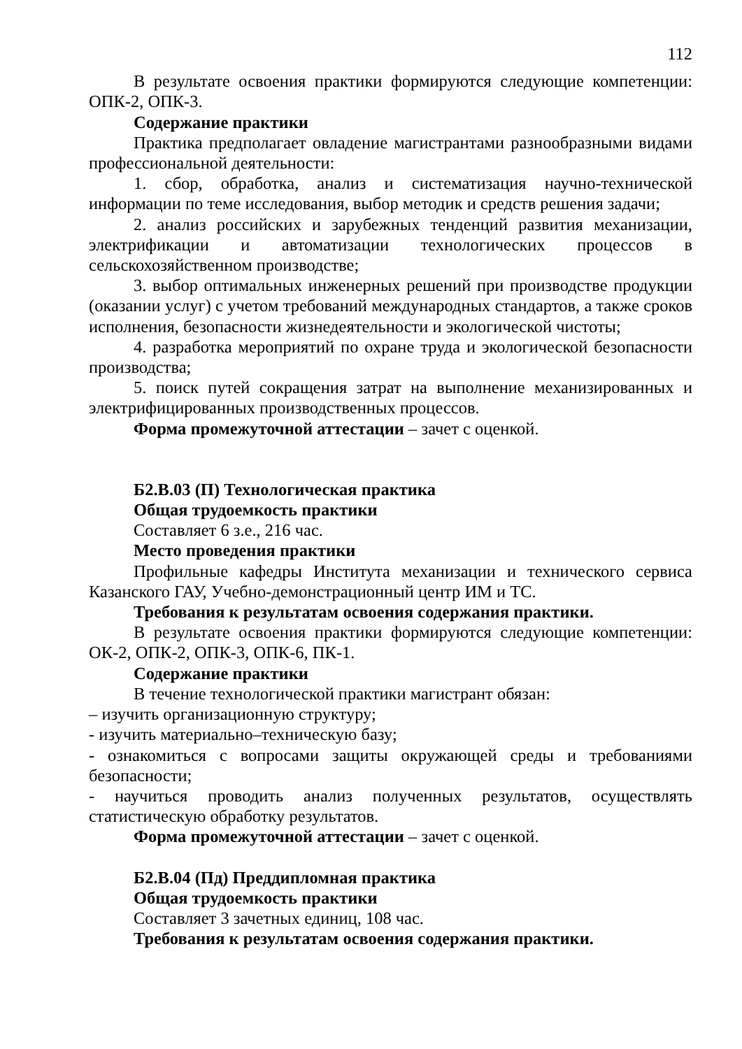112
В результате освоения практики формируются следующие компетенции: ОПК-2, ОПК-3.
Содержание практики
Практика предполагает овладение магистрантами разнообразными видами профессиональной деятельности:
1. сбор, обработка, анализ и систематизация научно-технической информации по теме исследования, выбор методик и средств решения задачи;
2. анализ российских и зарубежных тенденций развития механизации, электрификации и автоматизации технологических процессов в сельскохозяйственном производстве;
3. выбор оптимальных инженерных решений при производстве продукции (оказании услуг) с учетом требований международных стандартов, а также сроков исполнения, безопасности жизнедеятельности и экологической чистоты;
4. разработка мероприятий по охране труда и экологической безопасности производства;
5. поиск путей сокращения затрат на выполнение механизированных и электрифицированных производственных процессов.
Форма промежуточной аттестации – зачет с оценкой.
Б2.В.03 (П) Технологическая практика
Общая трудоемкость практики
Составляет 6 з.е., 216 час.
Место проведения практики
Профильные кафедры Института механизации и технического сервиса Казанского ГАУ, Учебно-демонстрационный центр ИМ и ТС.
Требования к результатам освоения содержания практики.
В результате освоения практики формируются следующие компетенции: ОК-2, ОПК-2, ОПК-3, ОПК-6, ПК-1.
Содержание практики
В течение технологической практики магистрант обязан:
– изучить организационную структуру;
- изучить материально–техническую базу;
- ознакомиться с вопросами защиты окружающей среды и требованиями безопасности;
- научиться проводить анализ полученных результатов, осуществлять статистическую обработку результатов.
Форма промежуточной аттестации – зачет с оценкой.
Б2.В.04 (Пд) Преддипломная практика
Общая трудоемкость практики
Составляет 3 зачетных единиц, 108 час.
Требования к результатам освоения содержания практики.